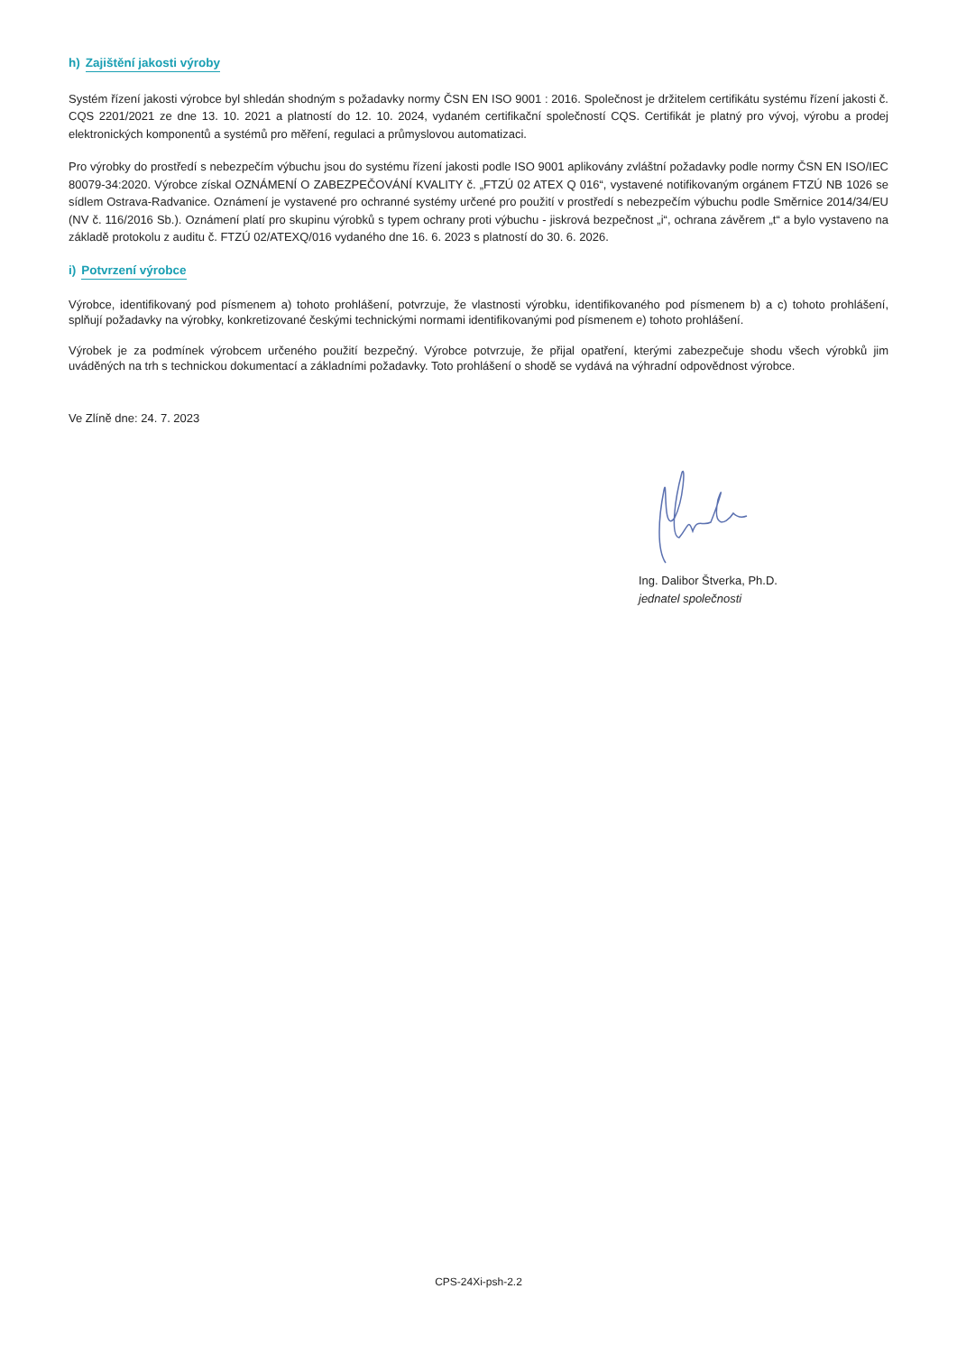h) Zajištění jakosti výroby
Systém řízení jakosti výrobce byl shledán shodným s požadavky normy ČSN EN ISO 9001 : 2016. Společnost je držitelem certifikátu systému řízení jakosti č. CQS 2201/2021 ze dne 13. 10. 2021 a platností do 12. 10. 2024, vydaném certifikační společností CQS. Certifikát je platný pro vývoj, výrobu a prodej elektronických komponentů a systémů pro měření, regulaci a průmyslovou automatizaci.
Pro výrobky do prostředí s nebezpečím výbuchu jsou do systému řízení jakosti podle ISO 9001 aplikovány zvláštní požadavky podle normy ČSN EN ISO/IEC 80079-34:2020. Výrobce získal OZNÁMENÍ O ZABEZPEČOVÁNÍ KVALITY č. „FTZÚ 02 ATEX Q 016“, vystavené notifikovaným orgánem FTZÚ NB 1026 se sídlem Ostrava-Radvanice. Oznámení je vystavené pro ochranné systémy určené pro použití v prostředí s nebezpečím výbuchu podle Směrnice 2014/34/EU (NV č. 116/2016 Sb.). Oznámení platí pro skupinu výrobků s typem ochrany proti výbuchu - jiskrová bezpečnost „i“, ochrana závěrem „t“ a bylo vystaveno na základě protokolu z auditu č. FTZÚ 02/ATEXQ/016 vydaného dne 16. 6. 2023 s platností do 30. 6. 2026.
i) Potvrzení výrobce
Výrobce, identifikovaný pod písmenem a) tohoto prohlášení, potvrzuje, že vlastnosti výrobku, identifikovaného pod písmenem b) a c) tohoto prohlášení, splňují požadavky na výrobky, konkretizované českými technickými normami identifikovanými pod písmenem e) tohoto prohlášení.
Výrobek je za podmínek výrobcem určeného použití bezpečný. Výrobce potvrzuje, že přijal opatření, kterými zabezpečuje shodu všech výrobků jim uváděných na trh s technickou dokumentací a základními požadavky. Toto prohlášení o shodě se vydává na výhradní odpovědnost výrobce.
Ve Zlíně dne: 24. 7. 2023
Ing. Dalibor Štverka, Ph.D.
jednatel společnosti
CPS-24Xi-psh-2.2